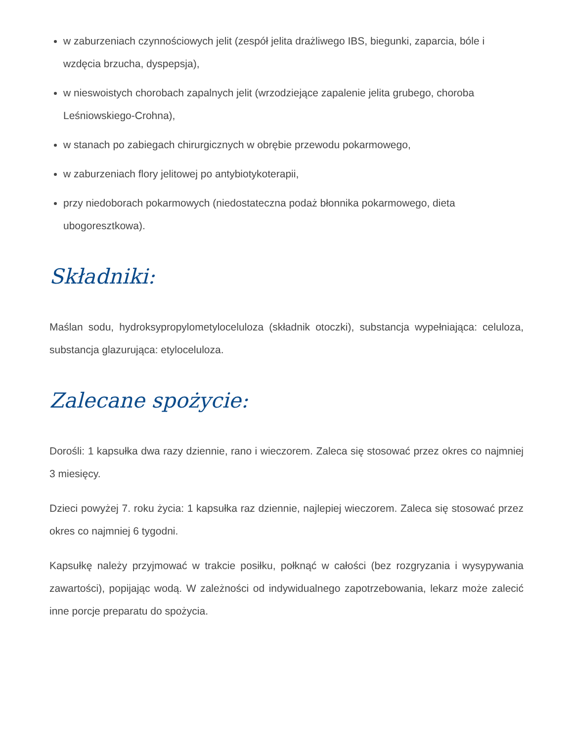w zaburzeniach czynnościowych jelit (zespół jelita drażliwego IBS, biegunki, zaparcia, bóle i wzdęcia brzucha, dyspepsja),
w nieswoistych chorobach zapalnych jelit (wrzodziejące zapalenie jelita grubego, choroba Leśniowskiego-Crohna),
w stanach po zabiegach chirurgicznych w obrębie przewodu pokarmowego,
w zaburzeniach flory jelitowej po antybiotykoterapii,
przy niedoborach pokarmowych (niedostateczna podaż błonnika pokarmowego, dieta ubogoresztkowa).
Składniki:
Maślan sodu, hydroksypropylometyloceluloza (składnik otoczki), substancja wypełniająca: celuloza, substancja glazurująca: etyloceluloza.
Zalecane spożycie:
Dorośli: 1 kapsułka dwa razy dziennie, rano i wieczorem. Zaleca się stosować przez okres co najmniej 3 miesięcy.
Dzieci powyżej 7. roku życia: 1 kapsułka raz dziennie, najlepiej wieczorem. Zaleca się stosować przez okres co najmniej 6 tygodni.
Kapsułkę należy przyjmować w trakcie posiłku, połknąć w całości (bez rozgryzania i wysypywania zawartości), popijając wodą. W zależności od indywidualnego zapotrzebowania, lekarz może zalecić inne porcje preparatu do spożycia.